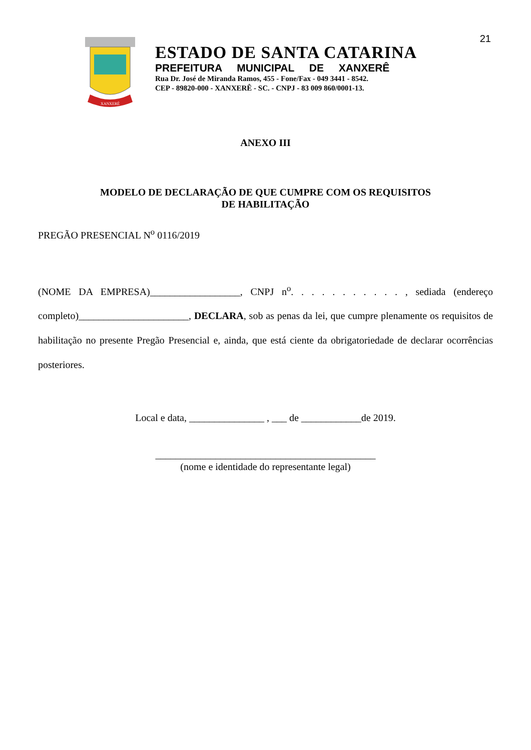21
XANXERÊ
ESTADO DE SANTA CATARINA
PREFEITURA MUNICIPAL DE XANXERÊ
Rua Dr. José de Miranda Ramos, 455 - Fone/Fax - 049 3441 - 8542.
CEP - 89820-000 - XANXERÊ - SC. - CNPJ - 83 009 860/0001-13.
ANEXO III
MODELO DE DECLARAÇÃO DE QUE CUMPRE COM OS REQUISITOS
DE HABILITAÇÃO
PREGÃO PRESENCIAL N<sup>o</sup> 0116/2019
(NOME DA EMPRESA)__________________, CNPJ n<sup>o</sup>. . . . . . . . . . . , sediada (endereço completo)______________________, DECLARA, sob as penas da lei, que cumpre plenamente os requisitos de habilitação no presente Pregão Presencial e, ainda, que está ciente da obrigatoriedade de declarar ocorrências posteriores.
Local e data, _______________ , ___ de ____________de 2019.
____________________________________________
(nome e identidade do representante legal)